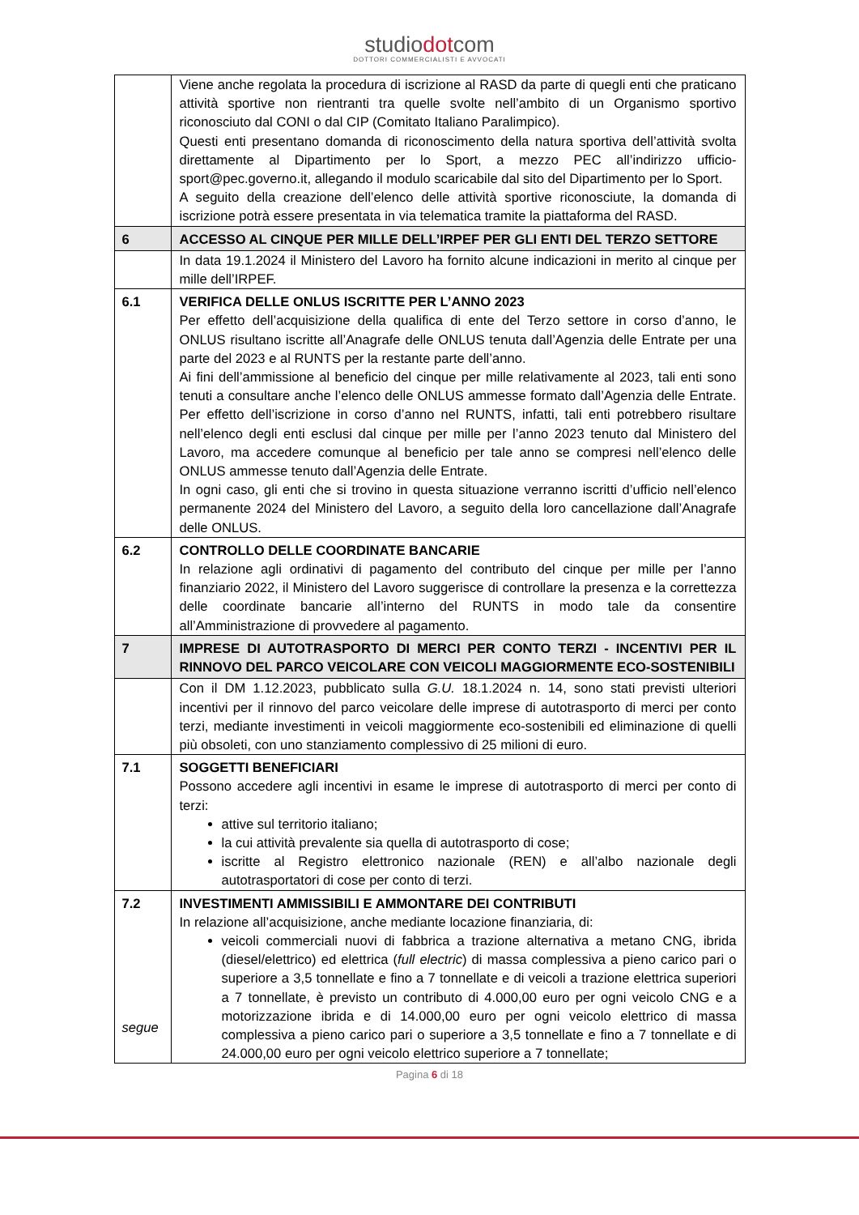studiodotcom
DOTTORI COMMERCIALISTI E AVVOCATI
| | Viene anche regolata la procedura di iscrizione al RASD da parte di quegli enti che praticano attività sportive non rientranti tra quelle svolte nell’ambito di un Organismo sportivo riconosciuto dal CONI o dal CIP (Comitato Italiano Paralimpico). Questi enti presentano domanda di riconoscimento della natura sportiva dell’attività svolta direttamente al Dipartimento per lo Sport, a mezzo PEC all’indirizzo ufficio-sport@pec.governo.it, allegando il modulo scaricabile dal sito del Dipartimento per lo Sport. A seguito della creazione dell’elenco delle attività sportive riconosciute, la domanda di iscrizione potrà essere presentata in via telematica tramite la piattaforma del RASD. |
| 6 | ACCESSO AL CINQUE PER MILLE DELL’IRPEF PER GLI ENTI DEL TERZO SETTORE |
| | In data 19.1.2024 il Ministero del Lavoro ha fornito alcune indicazioni in merito al cinque per mille dell’IRPEF. |
| 6.1 | VERIFICA DELLE ONLUS ISCRITTE PER L’ANNO 2023 Per effetto dell’acquisizione della qualifica di ente del Terzo settore in corso d’anno, le ONLUS risultano iscritte all’Anagrafe delle ONLUS tenuta dall’Agenzia delle Entrate per una parte del 2023 e al RUNTS per la restante parte dell’anno. Ai fini dell’ammissione al beneficio del cinque per mille relativamente al 2023, tali enti sono tenuti a consultare anche l’elenco delle ONLUS ammesse formato dall’Agenzia delle Entrate. Per effetto dell’iscrizione in corso d’anno nel RUNTS, infatti, tali enti potrebbero risultare nell’elenco degli enti esclusi dal cinque per mille per l’anno 2023 tenuto dal Ministero del Lavoro, ma accedere comunque al beneficio per tale anno se compresi nell’elenco delle ONLUS ammesse tenuto dall’Agenzia delle Entrate. In ogni caso, gli enti che si trovino in questa situazione verranno iscritti d’ufficio nell’elenco permanente 2024 del Ministero del Lavoro, a seguito della loro cancellazione dall’Anagrafe delle ONLUS. |
| 6.2 | CONTROLLO DELLE COORDINATE BANCARIE In relazione agli ordinativi di pagamento del contributo del cinque per mille per l’anno finanziario 2022, il Ministero del Lavoro suggerisce di controllare la presenza e la correttezza delle coordinate bancarie all’interno del RUNTS in modo tale da consentire all’Amministrazione di provvedere al pagamento. |
| 7 | IMPRESE DI AUTOTRASPORTO DI MERCI PER CONTO TERZI - INCENTIVI PER IL RINNOVO DEL PARCO VEICOLARE CON VEICOLI MAGGIORMENTE ECO-SOSTENIBILI |
| | Con il DM 1.12.2023, pubblicato sulla G.U. 18.1.2024 n. 14, sono stati previsti ulteriori incentivi per il rinnovo del parco veicolare delle imprese di autotrasporto di merci per conto terzi, mediante investimenti in veicoli maggiormente eco-sostenibili ed eliminazione di quelli più obsoleti, con uno stanziamento complessivo di 25 milioni di euro. |
| 7.1 | SOGGETTI BENEFICIARI Possono accedere agli incentivi in esame le imprese di autotrasporto di merci per conto di terzi: attive sul territorio italiano; la cui attività prevalente sia quella di autotrasporto di cose; iscritte al Registro elettronico nazionale (REN) e all’albo nazionale degli autotrasportatori di cose per conto di terzi. |
| 7.2 segue | INVESTIMENTI AMMISSIBILI E AMMONTARE DEI CONTRIBUTI In relazione all’acquisizione, anche mediante locazione finanziaria, di: veicoli commerciali nuovi di fabbrica a trazione alternativa a metano CNG, ibrida (diesel/elettrico) ed elettrica ( full electric ) di massa complessiva a pieno carico pari o superiore a 3,5 tonnellate e fino a 7 tonnellate e di veicoli a trazione elettrica superiori a 7 tonnellate, è previsto un contributo di 4.000,00 euro per ogni veicolo CNG e a motorizzazione ibrida e di 14.000,00 euro per ogni veicolo elettrico di massa complessiva a pieno carico pari o superiore a 3,5 tonnellate e fino a 7 tonnellate e di 24.000,00 euro per ogni veicolo elettrico superiore a 7 tonnellate; |
Pagina 6 di 18